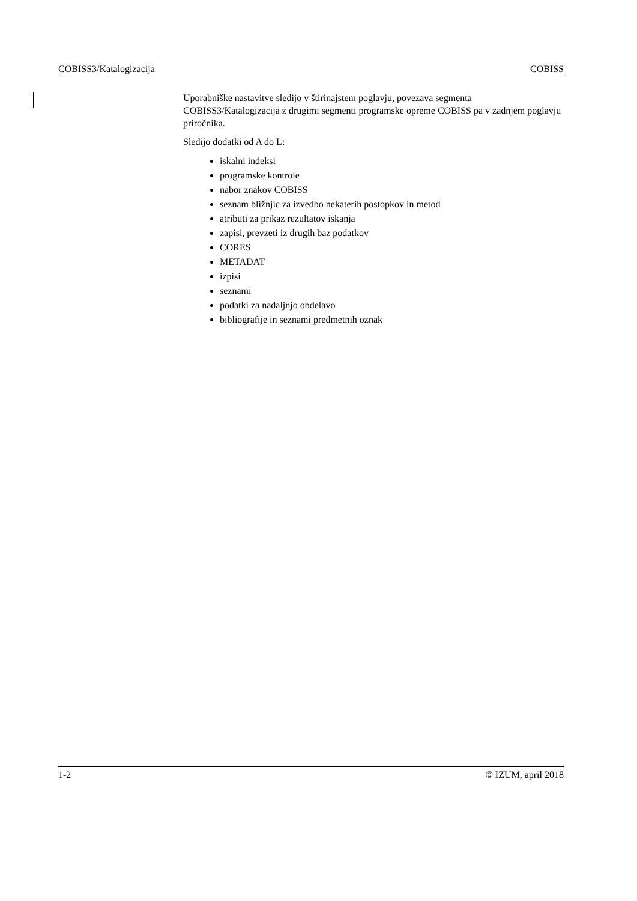COBISS3/Katalogizacija COBISS
Uporabniške nastavitve sledijo v štirinajstem poglavju, povezava segmenta COBISS3/Katalogizacija z drugimi segmenti programske opreme COBISS pa v zadnjem poglavju priročnika.
Sledijo dodatki od A do L:
iskalni indeksi
programske kontrole
nabor znakov COBISS
seznam bližnjic za izvedbo nekaterih postopkov in metod
atributi za prikaz rezultatov iskanja
zapisi, prevzeti iz drugih baz podatkov
CORES
METADAT
izpisi
seznami
podatki za nadaljnjo obdelavo
bibliografije in seznami predmetnih oznak
1-2 © IZUM, april 2018